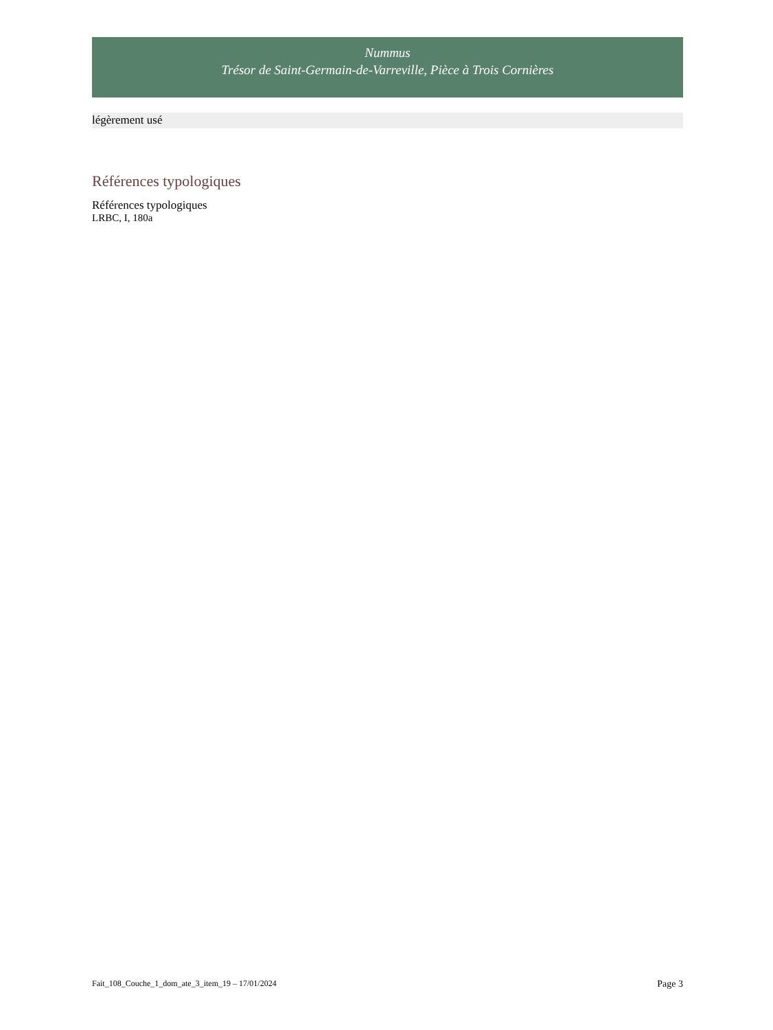Nummus
Trésor de Saint-Germain-de-Varreville, Pièce à Trois Cornières
légèrement usé
Références typologiques
Références typologiques
LRBC, I, 180a
Fait_108_Couche_1_dom_ate_3_item_19 – 17/01/2024 Page 3